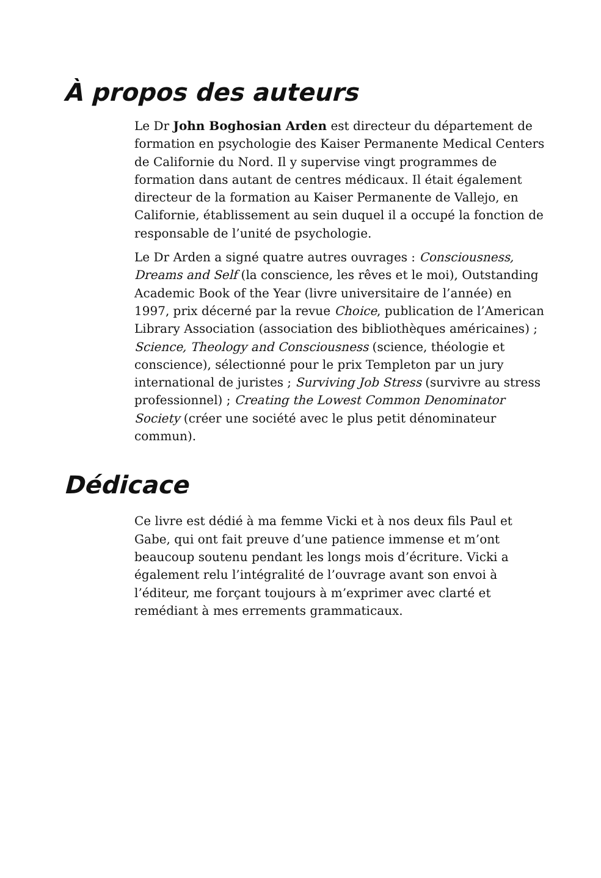À propos des auteurs
Le Dr John Boghosian Arden est directeur du département de formation en psychologie des Kaiser Permanente Medical Centers de Californie du Nord. Il y supervise vingt programmes de formation dans autant de centres médicaux. Il était également directeur de la formation au Kaiser Permanente de Vallejo, en Californie, établissement au sein duquel il a occupé la fonction de responsable de l’unité de psychologie.
Le Dr Arden a signé quatre autres ouvrages : Consciousness, Dreams and Self (la conscience, les rêves et le moi), Outstanding Academic Book of the Year (livre universitaire de l’année) en 1997, prix décerné par la revue Choice, publication de l’American Library Association (association des bibliothèques américaines) ; Science, Theology and Consciousness (science, théologie et conscience), sélectionné pour le prix Templeton par un jury international de juristes ; Surviving Job Stress (survivre au stress professionnel) ; Creating the Lowest Common Denominator Society (créer une société avec le plus petit dénominateur commun).
Dédicace
Ce livre est dédié à ma femme Vicki et à nos deux fils Paul et Gabe, qui ont fait preuve d’une patience immense et m’ont beaucoup soutenu pendant les longs mois d’écriture. Vicki a également relu l’intégralité de l’ouvrage avant son envoi à l’éditeur, me forçant toujours à m’exprimer avec clarté et remédiant à mes errements grammaticaux.